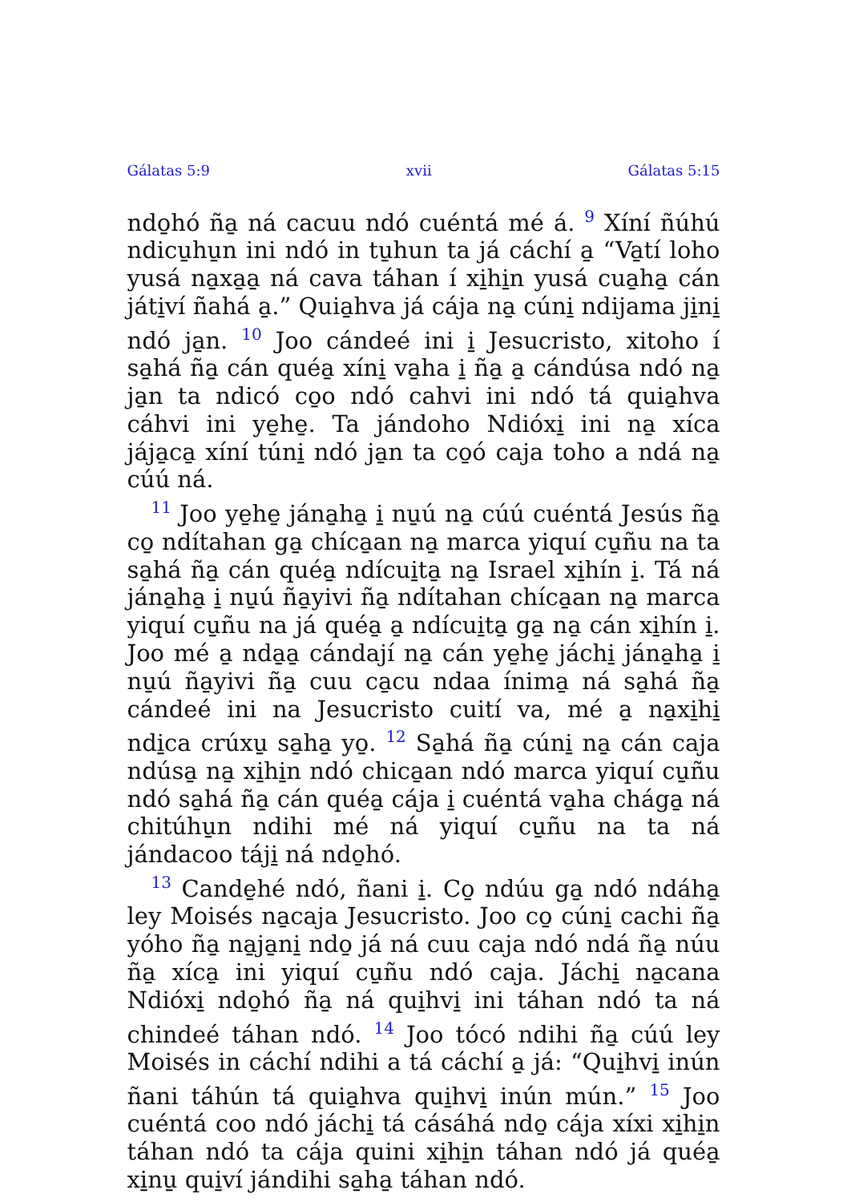Gálatas 5:9 xvii Gálatas 5:15
ndo̱hó ña̱ ná cacuu ndó cuéntá mé á. <sup>9</sup> Xíní ñúhú ndicu̱hu̱n ini ndó in tu̱hun ta já cáchí a̱ “Va̱tí loho yusá na̱xa̱a̱ ná cava táhan í xi̱hi̱n yusá cua̱ha̱ cán játi̱ví ñahá a̱.” Quia̱hva já cája na̱ cúni̱ ndijama ji̱ni̱ ndó ja̱n. <sup>10</sup> Joo cándeé ini i̱ Jesucristo, xitoho í sa̱há ña̱ cán quéa̱ xíni̱ va̱ha i̱ ña̱ a̱ cándúsa ndó na̱ ja̱n ta ndicó co̱o ndó cahvi ini ndó tá quia̱hva cáhvi ini ye̱he̱. Ta jándoho Ndióxi̱ ini na̱ xíca jája̱ca̱ xíní túni̱ ndó ja̱n ta co̱ó caja toho a ndá na̱ cúú ná.
<sup>11</sup> Joo ye̱he̱ jána̱ha̱ i̱ nu̱ú na̱ cúú cuéntá Jesús ña̱ co̱ ndítahan ga̱ chíca̱an na̱ marca yiquí cu̱ñu na ta sa̱há ña̱ cán quéa̱ ndícui̱ta̱ na̱ Israel xi̱hín i̱. Tá ná jána̱ha̱ i̱ nu̱ú ña̱yivi ña̱ ndítahan chíca̱an na̱ marca yiquí cu̱ñu na já quéa̱ a̱ ndícui̱ta̱ ga̱ na̱ cán xi̱hín i̱. Joo mé a̱ nda̱a̱ cándají na̱ cán ye̱he̱ jáchi̱ jána̱ha̱ i̱ nu̱ú ña̱yivi ña̱ cuu ca̱cu ndaa ínima̱ ná sa̱há ña̱ cándeé ini na Jesucristo cuití va, mé a̱ na̱xi̱hi̱ ndi̱ca crúxu̱ sa̱ha̱ yo̱. <sup>12</sup> Sa̱há ña̱ cúni̱ na̱ cán caja ndúsa̱ na̱ xi̱hi̱n ndó chica̱an ndó marca yiquí cu̱ñu ndó sa̱há ña̱ cán quéa̱ cája i̱ cuéntá va̱ha chága̱ ná chitúhu̱n ndihi mé ná yiquí cu̱ñu na ta ná jándacoo táji̱ ná ndo̱hó.
<sup>13</sup> Cande̱hé ndó, ñani i̱. Co̱ ndúu ga̱ ndó ndáha̱ ley Moisés na̱caja Jesucristo. Joo co̱ cúni̱ cachi ña̱ yóho ña̱ na̱ja̱ni̱ ndo̱ já ná cuu caja ndó ndá ña̱ núu ña̱ xíca̱ ini yiquí cu̱ñu ndó caja. Jáchi̱ na̱cana Ndióxi̱ ndo̱hó ña̱ ná qui̱hvi̱ ini táhan ndó ta ná chindeé táhan ndó. <sup>14</sup> Joo tócó ndihi ña̱ cúú ley Moisés in cáchí ndihi a tá cáchí a̱ já: “Qui̱hvi̱ inún ñani táhún tá quia̱hva qui̱hvi̱ inún mún.” <sup>15</sup> Joo cuéntá coo ndó jáchi̱ tá cásáhá ndo̱ cája xíxi xi̱hi̱n táhan ndó ta cája quini xi̱hi̱n táhan ndó já quéa̱ xi̱nu̱ qui̱ví jándihi sa̱ha̱ táhan ndó.